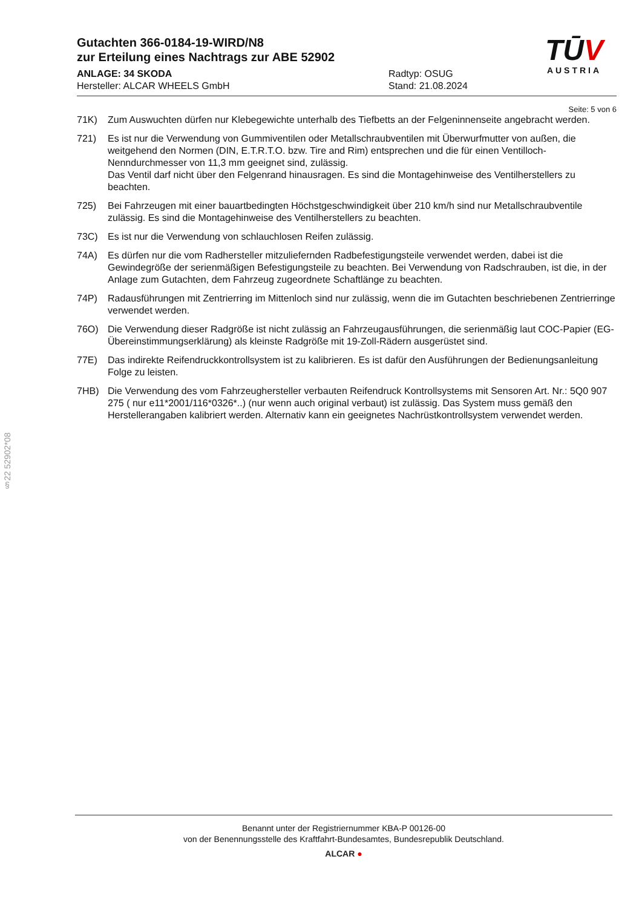§22 52902*08
Gutachten 366-0184-19-WIRD/N8
zur Erteilung eines Nachtrags zur ABE 52902
ANLAGE: 34 SKODA
Hersteller: ALCAR WHEELS GmbH
Radtyp: OSUG
Stand: 21.08.2024
TŪV
AUSTRIA
Seite: 5 von 6
71K) Zum Auswuchten dürfen nur Klebegewichte unterhalb des Tiefbetts an der Felgeninnenseite angebracht werden.
721) Es ist nur die Verwendung von Gummiventilen oder Metallschraubventilen mit Überwurfmutter von außen, die weitgehend den Normen (DIN, E.T.R.T.O. bzw. Tire and Rim) entsprechen und die für einen Ventilloch-Nenndurchmesser von 11,3 mm geeignet sind, zulässig.
Das Ventil darf nicht über den Felgenrand hinausragen. Es sind die Montagehinweise des Ventilherstellers zu beachten.
725) Bei Fahrzeugen mit einer bauartbedingten Höchstgeschwindigkeit über 210 km/h sind nur Metallschraubventile zulässig. Es sind die Montagehinweise des Ventilherstellers zu beachten.
73C) Es ist nur die Verwendung von schlauchlosen Reifen zulässig.
74A) Es dürfen nur die vom Radhersteller mitzuliefernden Radbefestigungsteile verwendet werden, dabei ist die Gewindegröße der serienmäßigen Befestigungsteile zu beachten. Bei Verwendung von Radschrauben, ist die, in der Anlage zum Gutachten, dem Fahrzeug zugeordnete Schaftlänge zu beachten.
74P) Radausführungen mit Zentrierring im Mittenloch sind nur zulässig, wenn die im Gutachten beschriebenen Zentrierringe verwendet werden.
76O) Die Verwendung dieser Radgröße ist nicht zulässig an Fahrzeugausführungen, die serienmäßig laut COC-Papier (EG-Übereinstimmungserklärung) als kleinste Radgröße mit 19-Zoll-Rädern ausgerüstet sind.
77E) Das indirekte Reifendruckkontrollsystem ist zu kalibrieren. Es ist dafür den Ausführungen der Bedienungsanleitung Folge zu leisten.
7HB) Die Verwendung des vom Fahrzeughersteller verbauten Reifendruck Kontrollsystems mit Sensoren Art. Nr.: 5Q0 907 275 ( nur e11*2001/116*0326*..) (nur wenn auch original verbaut) ist zulässig. Das System muss gemäß den Herstellerangaben kalibriert werden. Alternativ kann ein geeignetes Nachrüstkontrollsystem verwendet werden.
Benannt unter der Registriernummer KBA-P 00126-00
von der Benennungsstelle des Kraftfahrt-Bundesamtes, Bundesrepublik Deutschland.
ALCAR ●